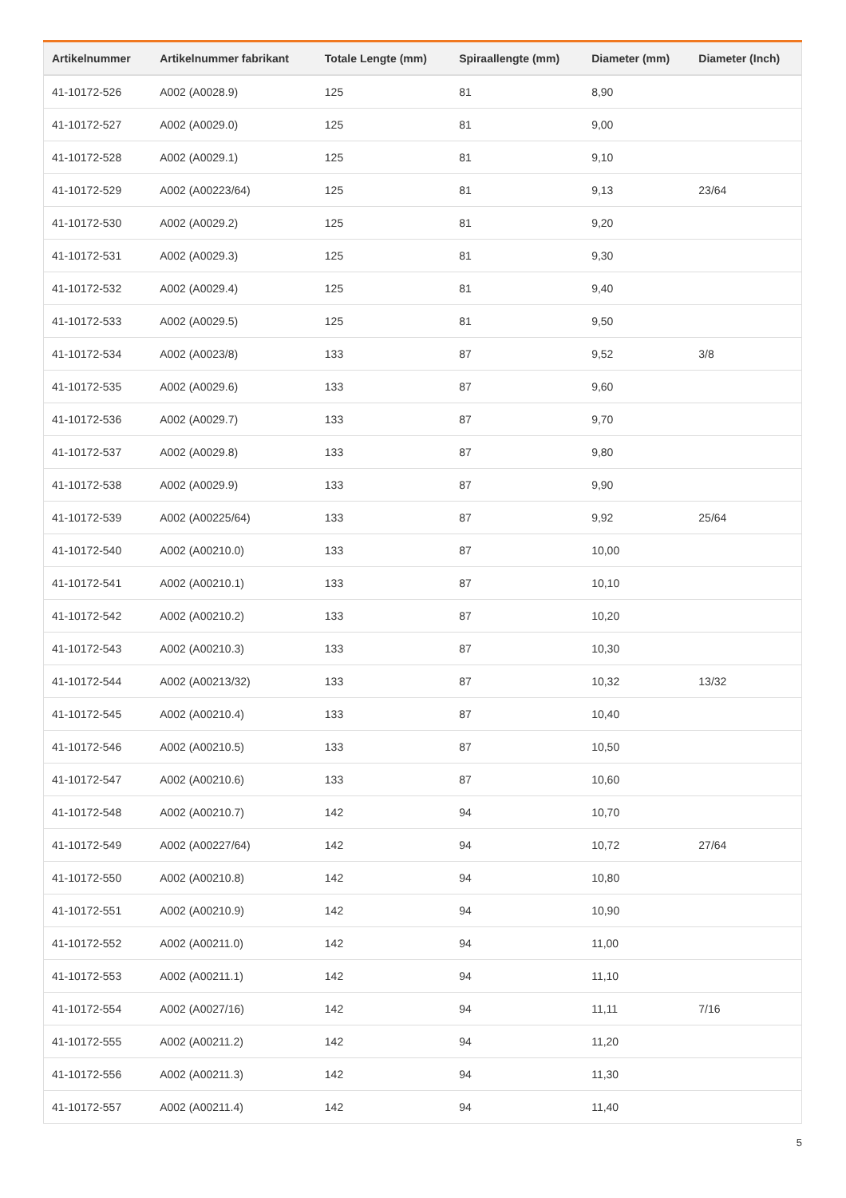| Artikelnummer | Artikelnummer fabrikant | Totale Lengte (mm) | Spiraallengte (mm) | Diameter (mm) | Diameter (Inch) |
| --- | --- | --- | --- | --- | --- |
| 41-10172-526 | A002 (A0028.9) | 125 | 81 | 8,90 | |
| 41-10172-527 | A002 (A0029.0) | 125 | 81 | 9,00 | |
| 41-10172-528 | A002 (A0029.1) | 125 | 81 | 9,10 | |
| 41-10172-529 | A002 (A00223/64) | 125 | 81 | 9,13 | 23/64 |
| 41-10172-530 | A002 (A0029.2) | 125 | 81 | 9,20 | |
| 41-10172-531 | A002 (A0029.3) | 125 | 81 | 9,30 | |
| 41-10172-532 | A002 (A0029.4) | 125 | 81 | 9,40 | |
| 41-10172-533 | A002 (A0029.5) | 125 | 81 | 9,50 | |
| 41-10172-534 | A002 (A0023/8) | 133 | 87 | 9,52 | 3/8 |
| 41-10172-535 | A002 (A0029.6) | 133 | 87 | 9,60 | |
| 41-10172-536 | A002 (A0029.7) | 133 | 87 | 9,70 | |
| 41-10172-537 | A002 (A0029.8) | 133 | 87 | 9,80 | |
| 41-10172-538 | A002 (A0029.9) | 133 | 87 | 9,90 | |
| 41-10172-539 | A002 (A00225/64) | 133 | 87 | 9,92 | 25/64 |
| 41-10172-540 | A002 (A00210.0) | 133 | 87 | 10,00 | |
| 41-10172-541 | A002 (A00210.1) | 133 | 87 | 10,10 | |
| 41-10172-542 | A002 (A00210.2) | 133 | 87 | 10,20 | |
| 41-10172-543 | A002 (A00210.3) | 133 | 87 | 10,30 | |
| 41-10172-544 | A002 (A00213/32) | 133 | 87 | 10,32 | 13/32 |
| 41-10172-545 | A002 (A00210.4) | 133 | 87 | 10,40 | |
| 41-10172-546 | A002 (A00210.5) | 133 | 87 | 10,50 | |
| 41-10172-547 | A002 (A00210.6) | 133 | 87 | 10,60 | |
| 41-10172-548 | A002 (A00210.7) | 142 | 94 | 10,70 | |
| 41-10172-549 | A002 (A00227/64) | 142 | 94 | 10,72 | 27/64 |
| 41-10172-550 | A002 (A00210.8) | 142 | 94 | 10,80 | |
| 41-10172-551 | A002 (A00210.9) | 142 | 94 | 10,90 | |
| 41-10172-552 | A002 (A00211.0) | 142 | 94 | 11,00 | |
| 41-10172-553 | A002 (A00211.1) | 142 | 94 | 11,10 | |
| 41-10172-554 | A002 (A0027/16) | 142 | 94 | 11,11 | 7/16 |
| 41-10172-555 | A002 (A00211.2) | 142 | 94 | 11,20 | |
| 41-10172-556 | A002 (A00211.3) | 142 | 94 | 11,30 | |
| 41-10172-557 | A002 (A00211.4) | 142 | 94 | 11,40 | |
5